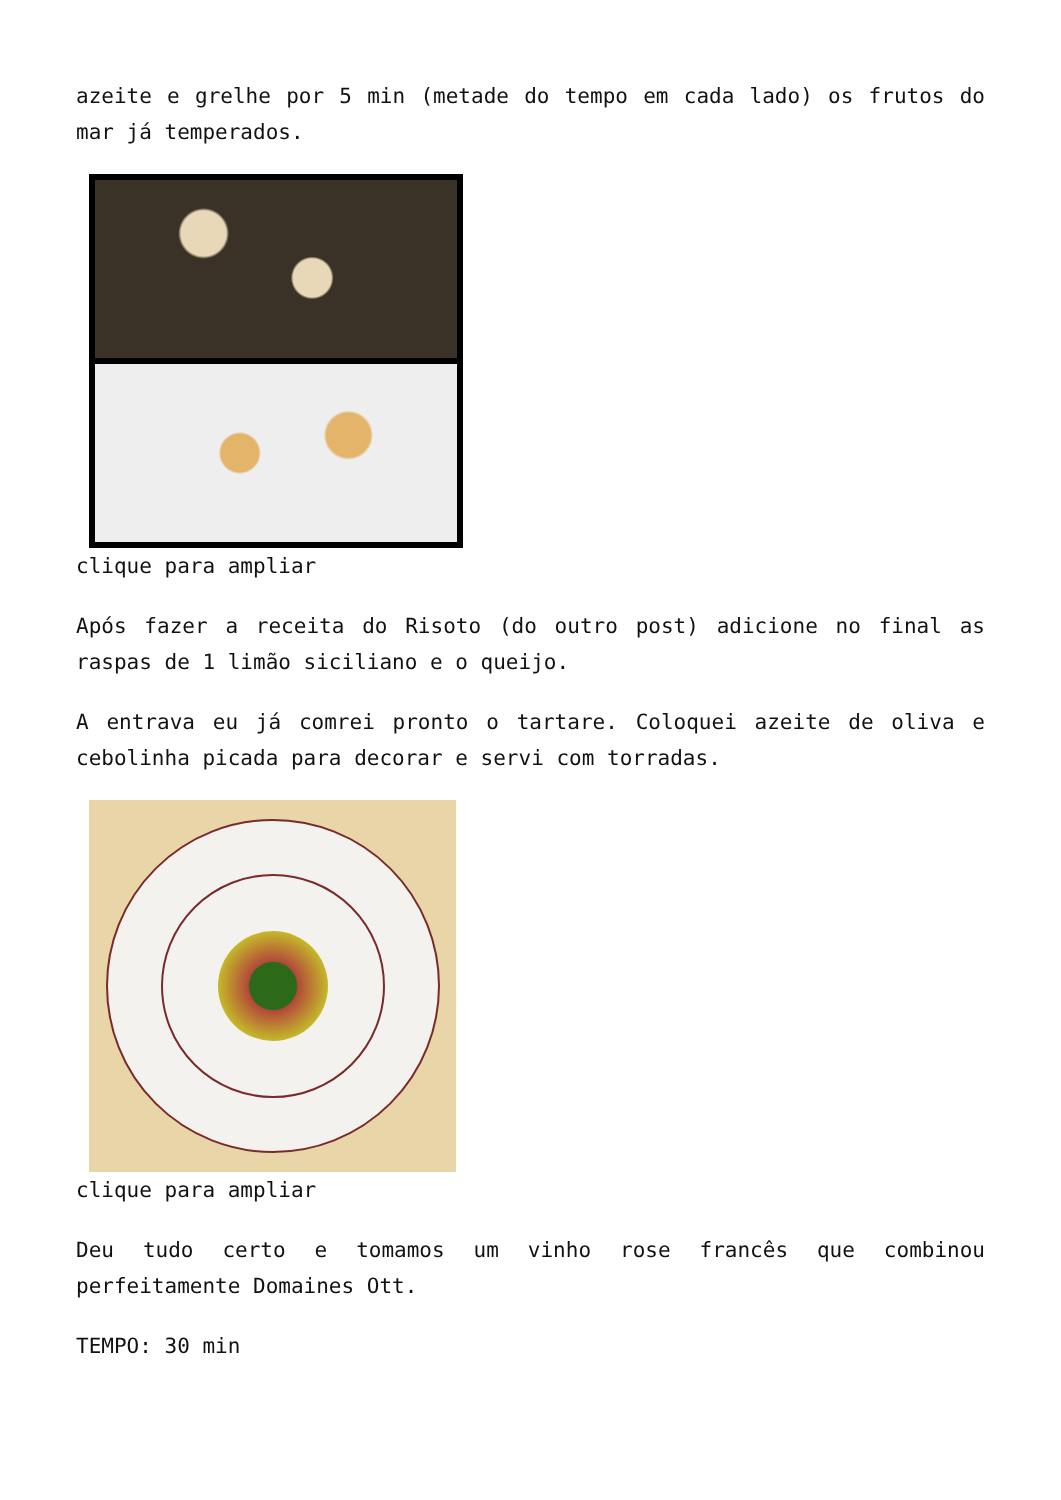azeite e grelhe por 5 min (metade do tempo em cada lado) os frutos do mar já temperados.
clique para ampliar
Após fazer a receita do Risoto (do outro post) adicione no final as raspas de 1 limão siciliano e o queijo.
A entrava eu já comrei pronto o tartare. Coloquei azeite de oliva e cebolinha picada para decorar e servi com torradas.
clique para ampliar
Deu tudo certo e tomamos um vinho rose francês que combinou perfeitamente Domaines Ott.
TEMPO: 30 min